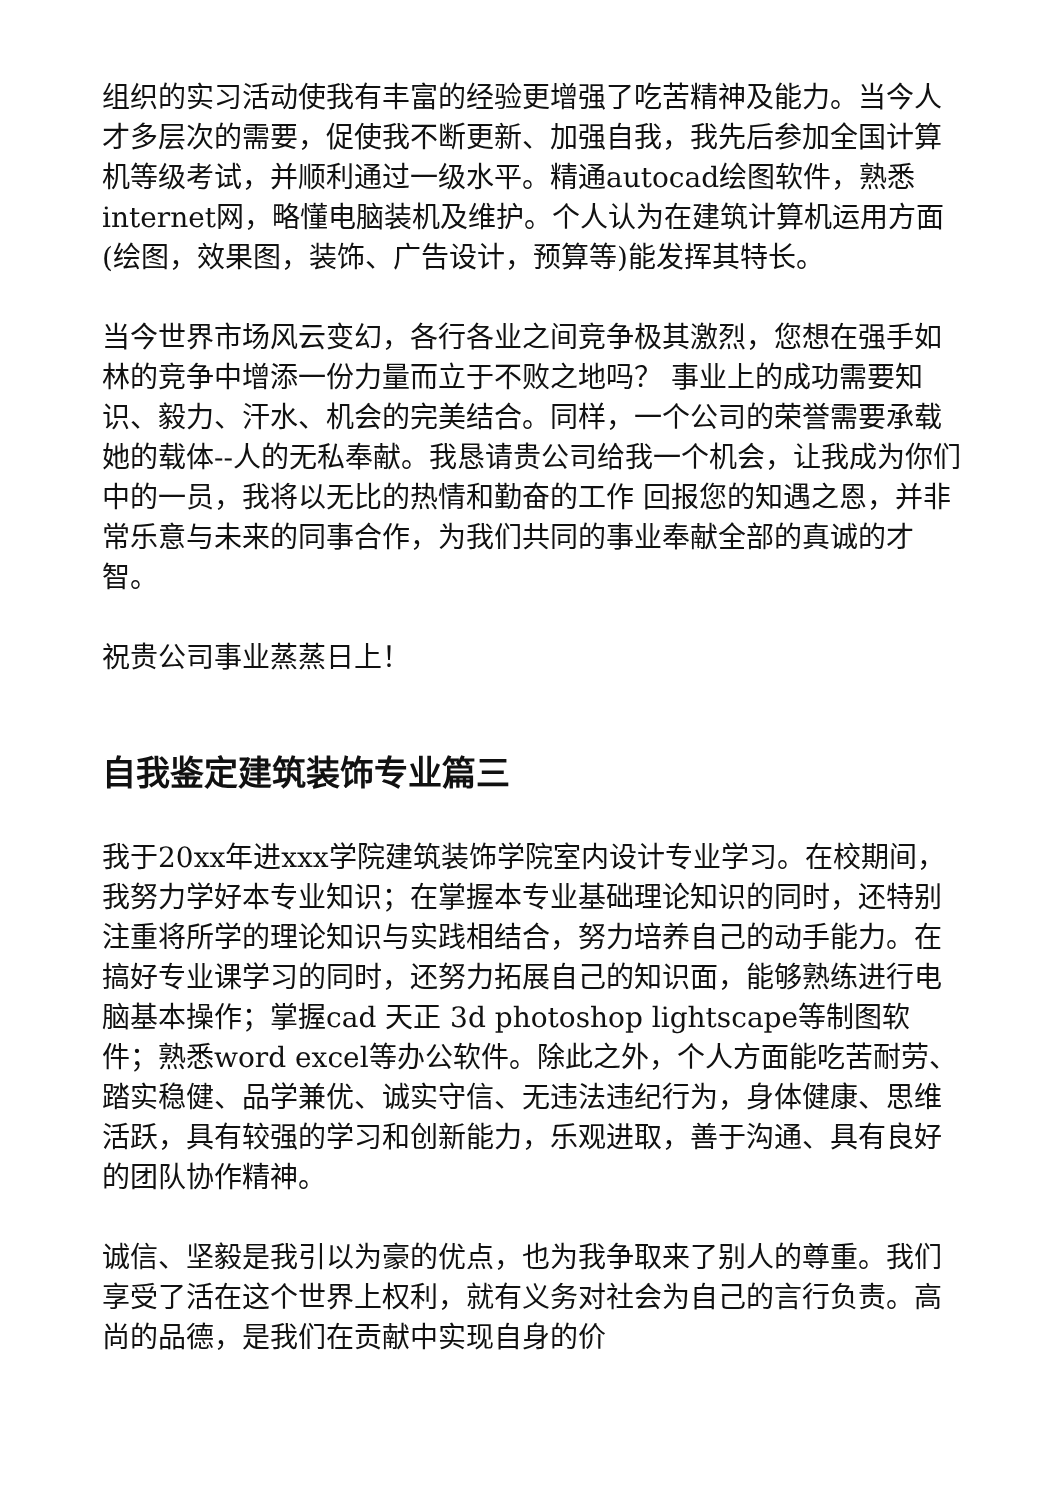组织的实习活动使我有丰富的经验更增强了吃苦精神及能力。当今人才多层次的需要，促使我不断更新、加强自我，我先后参加全国计算机等级考试，并顺利通过一级水平。精通autocad绘图软件，熟悉internet网，略懂电脑装机及维护。个人认为在建筑计算机运用方面(绘图，效果图，装饰、广告设计，预算等)能发挥其特长。
当今世界市场风云变幻，各行各业之间竞争极其激烈，您想在强手如林的竞争中增添一份力量而立于不败之地吗？ 事业上的成功需要知识、毅力、汗水、机会的完美结合。同样，一个公司的荣誉需要承载她的载体--人的无私奉献。我恳请贵公司给我一个机会，让我成为你们中的一员，我将以无比的热情和勤奋的工作 回报您的知遇之恩，并非常乐意与未来的同事合作，为我们共同的事业奉献全部的真诚的才智。
祝贵公司事业蒸蒸日上！
自我鉴定建筑装饰专业篇三
我于20xx年进xxx学院建筑装饰学院室内设计专业学习。在校期间，我努力学好本专业知识；在掌握本专业基础理论知识的同时，还特别注重将所学的理论知识与实践相结合，努力培养自己的动手能力。在搞好专业课学习的同时，还努力拓展自己的知识面，能够熟练进行电脑基本操作；掌握cad 天正 3d photoshop lightscape等制图软件；熟悉word excel等办公软件。除此之外，个人方面能吃苦耐劳、踏实稳健、品学兼优、诚实守信、无违法违纪行为，身体健康、思维活跃，具有较强的学习和创新能力，乐观进取，善于沟通、具有良好的团队协作精神。
诚信、坚毅是我引以为豪的优点，也为我争取来了别人的尊重。我们享受了活在这个世界上权利，就有义务对社会为自己的言行负责。高尚的品德，是我们在贡献中实现自身的价